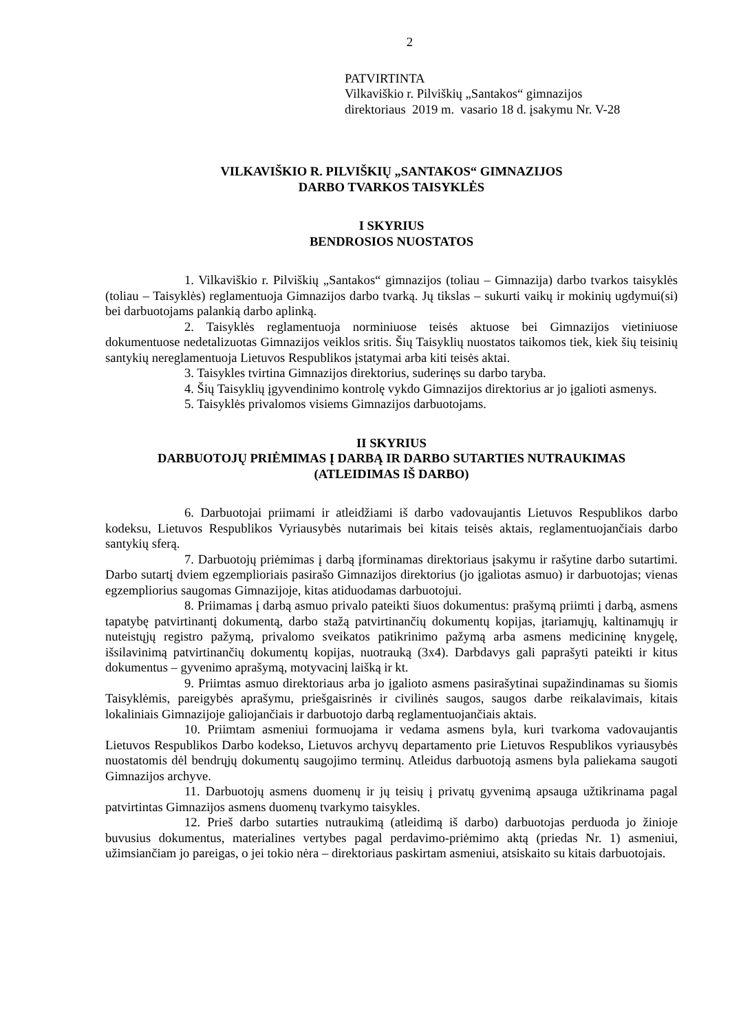2
PATVIRTINTA
Vilkaviškio r. Pilviškių „Santakos“ gimnazijos
direktoriaus 2019 m. vasario 18 d. įsakymu Nr. V-28
VILKAVIŠKIO R. PILVIŠKIŲ „SANTAKOS“ GIMNAZIJOS
DARBO TVARKOS TAISYKLĖS
I SKYRIUS
BENDROSIOS NUOSTATOS
1. Vilkaviškio r. Pilviškių „Santakos“ gimnazijos (toliau – Gimnazija) darbo tvarkos taisyklės (toliau – Taisyklės) reglamentuoja Gimnazijos darbo tvarką. Jų tikslas – sukurti vaikų ir mokinių ugdymui(si) bei darbuotojams palankią darbo aplinką.
2. Taisyklės reglamentuoja norminiuose teisės aktuose bei Gimnazijos vietiniuose dokumentuose nedetalizuotas Gimnazijos veiklos sritis. Šių Taisyklių nuostatos taikomos tiek, kiek šių teisinių santykių nereglamentuoja Lietuvos Respublikos įstatymai arba kiti teisės aktai.
3. Taisykles tvirtina Gimnazijos direktorius, suderinęs su darbo taryba.
4. Šių Taisyklių įgyvendinimo kontrolę vykdo Gimnazijos direktorius ar jo įgalioti asmenys.
5. Taisyklės privalomos visiems Gimnazijos darbuotojams.
II SKYRIUS
DARBUOTOJŲ PRIĖMIMAS Į DARBĄ IR DARBO SUTARTIES NUTRAUKIMAS
(ATLEIDIMAS IŠ DARBO)
6. Darbuotojai priimami ir atleidžiami iš darbo vadovaujantis Lietuvos Respublikos darbo kodeksu, Lietuvos Respublikos Vyriausybės nutarimais bei kitais teisės aktais, reglamentuojančiais darbo santykių sferą.
7. Darbuotojų priėmimas į darbą įforminamas direktoriaus įsakymu ir rašytine darbo sutartimi. Darbo sutartį dviem egzemplioriais pasirašo Gimnazijos direktorius (jo įgaliotas asmuo) ir darbuotojas; vienas egzempliorius saugomas Gimnazijoje, kitas atiduodamas darbuotojui.
8. Priimamas į darbą asmuo privalo pateikti šiuos dokumentus: prašymą priimti į darbą, asmens tapatybę patvirtinantį dokumentą, darbo stažą patvirtinančių dokumentų kopijas, įtariamųjų, kaltinamųjų ir nuteistųjų registro pažymą, privalomo sveikatos patikrinimo pažymą arba asmens medicininę knygelę, išsilavinimą patvirtinančių dokumentų kopijas, nuotrauką (3x4). Darbdavys gali paprašyti pateikti ir kitus dokumentus – gyvenimo aprašymą, motyvacinį laišką ir kt.
9. Priimtas asmuo direktoriaus arba jo įgalioto asmens pasirašytinai supažindinamas su šiomis Taisyklėmis, pareigybės aprašymu, priešgaisrinės ir civilinės saugos, saugos darbe reikalavimais, kitais lokaliniais Gimnazijoje galiojančiais ir darbuotojo darbą reglamentuojančiais aktais.
10. Priimtam asmeniui formuojama ir vedama asmens byla, kuri tvarkoma vadovaujantis Lietuvos Respublikos Darbo kodekso, Lietuvos archyvų departamento prie Lietuvos Respublikos vyriausybės nuostatomis dėl bendrųjų dokumentų saugojimo terminų. Atleidus darbuotoją asmens byla paliekama saugoti Gimnazijos archyve.
11. Darbuotojų asmens duomenų ir jų teisių į privatų gyvenimą apsauga užtikrinama pagal patvirtintas Gimnazijos asmens duomenų tvarkymo taisykles.
12. Prieš darbo sutarties nutraukimą (atleidimą iš darbo) darbuotojas perduoda jo žinioje buvusius dokumentus, materialines vertybes pagal perdavimo-priėmimo aktą (priedas Nr. 1) asmeniui, užimsiančiam jo pareigas, o jei tokio nėra – direktoriaus paskirtam asmeniui, atsiskaito su kitais darbuotojais.